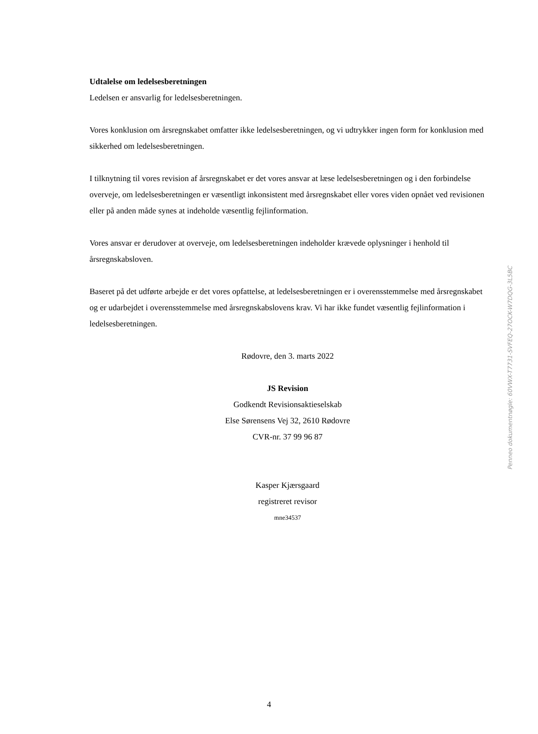Udtalelse om ledelsesberetningen
Ledelsen er ansvarlig for ledelsesberetningen.
Vores konklusion om årsregnskabet omfatter ikke ledelsesberetningen, og vi udtrykker ingen form for konklusion med sikkerhed om ledelsesberetningen.
I tilknytning til vores revision af årsregnskabet er det vores ansvar at læse ledelsesberetningen og i den forbindelse overveje, om ledelsesberetningen er væsentligt inkonsistent med årsregnskabet eller vores viden opnået ved revisionen eller på anden måde synes at indeholde væsentlig fejlinformation.
Vores ansvar er derudover at overveje, om ledelsesberetningen indeholder krævede oplysninger i henhold til årsregnskabsloven.
Baseret på det udførte arbejde er det vores opfattelse, at ledelsesberetningen er i overensstemmelse med årsregnskabet og er udarbejdet i overensstemmelse med årsregnskabslovens krav. Vi har ikke fundet væsentlig fejlinformation i ledelsesberetningen.
Rødovre, den 3. marts 2022
JS Revision
Godkendt Revisionsaktieselskab
Else Sørensens Vej 32, 2610 Rødovre
CVR-nr. 37 99 96 87
Kasper Kjærsgaard
registreret revisor
mne34537
Penneo dokumentnøgle: 60VWX-T7731-SVFEQ-27OCK-W7DQG-3L5BC
4